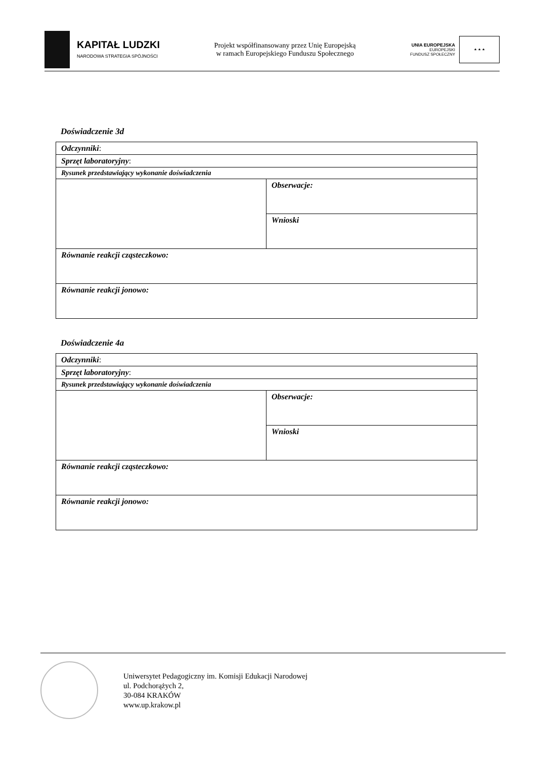KAPITAŁ LUDZKI
NARODOWA STRATEGIA SPÓJNOŚCI
Projekt współfinansowany przez Unię Europejską
w ramach Europejskiego Funduszu Społecznego
UNIA EUROPEJSKA
EUROPEJSKI
FUNDUSZ SPOŁECZNY
★ ★ ★
Doświadczenie 3d
| Odczynniki : | |
| Sprzęt laboratoryjny : | |
| Rysunek przedstawiający wykonanie doświadczenia | |
| | Obserwacje: |
| | Wnioski |
| Równanie reakcji cząsteczkowo: | |
| Równanie reakcji jonowo: | |
Doświadczenie 4a
| Odczynniki : | |
| Sprzęt laboratoryjny : | |
| Rysunek przedstawiający wykonanie doświadczenia | |
| | Obserwacje: |
| | Wnioski |
| Równanie reakcji cząsteczkowo: | |
| Równanie reakcji jonowo: | |
Uniwersytet Pedagogiczny im. Komisji Edukacji Narodowej
ul. Podchorążych 2,
30-084 KRAKÓW
www.up.krakow.pl